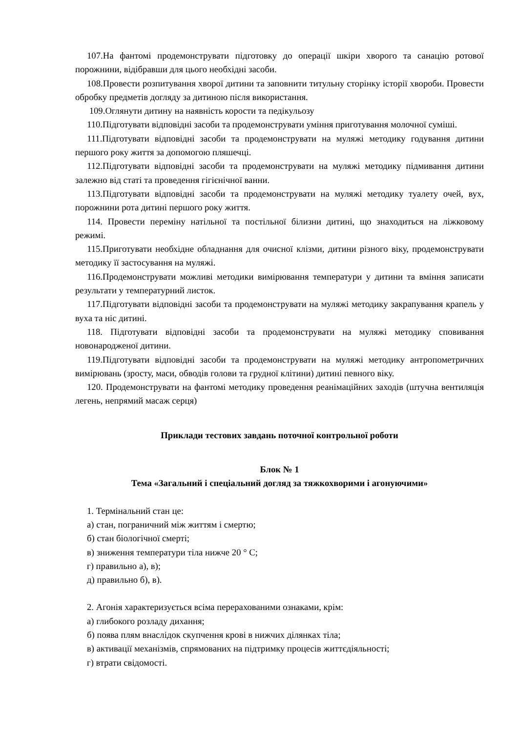107.На фантомі продемонструвати підготовку до операції шкіри хворого та санацію ротової порожнини, відібравши для цього необхідні засоби.
108.Провести розпитування хворої дитини та заповнити титульну сторінку історії хвороби. Провести обробку предметів догляду за дитиною після використання.
109.Оглянути дитину на наявність корости та педікульозу
110.Підготувати відповідні засоби та продемонструвати уміння приготування молочної суміші.
111.Підготувати відповідні засоби та продемонструвати на муляжі методику годування дитини першого року життя за допомогою пляшечці.
112.Підготувати відповідні засоби та продемонструвати на муляжі методику підмивання дитини залежно від статі та проведення гігієнічної ванни.
113.Підготувати відповідні засоби та продемонструвати на муляжі методику туалету очей, вух, порожнини рота дитині першого року життя.
114. Провести переміну натільної та постільної білизни дитині, що знаходиться на ліжковому режимі.
115.Приготувати необхідне обладнання для очисної клізми, дитини різного віку, продемонструвати методику її застосування на муляжі.
116.Продемонструвати можливі методики вимірювання температури у дитини та вміння записати результати у температурний листок.
117.Підготувати відповідні засоби та продемонструвати на муляжі методику закрапування крапель у вуха та ніс дитині.
118. Підготувати відповідні засоби та продемонструвати на муляжі методику сповивання новонародженої дитини.
119.Підготувати відповідні засоби та продемонструвати на муляжі методику антропометричних вимірювань (зросту, маси, обводів голови та грудної клітини) дитині певного віку.
120. Продемонструвати на фантомі методику проведення реанімаційних заходів (штучна вентиляція легень, непрямий масаж серця)
Приклади тестових завдань поточної контрольної роботи
Блок № 1
Тема «Загальний і спеціальний догляд за тяжкохворими і агонуючими»
1. Термінальний стан це:
а) стан, пограничний між життям і смертю;
б) стан біологічної смерті;
в) зниження температури тіла нижче 20 ° С;
г) правильно а), в);
д) правильно б), в).
2. Агонія характеризується всіма перерахованими ознаками, крім:
а) глибокого розладу дихання;
б) поява плям внаслідок скупчення крові в нижчих ділянках тіла;
в) активації механізмів, спрямованих на підтримку процесів життєдіяльності;
г) втрати свідомості.